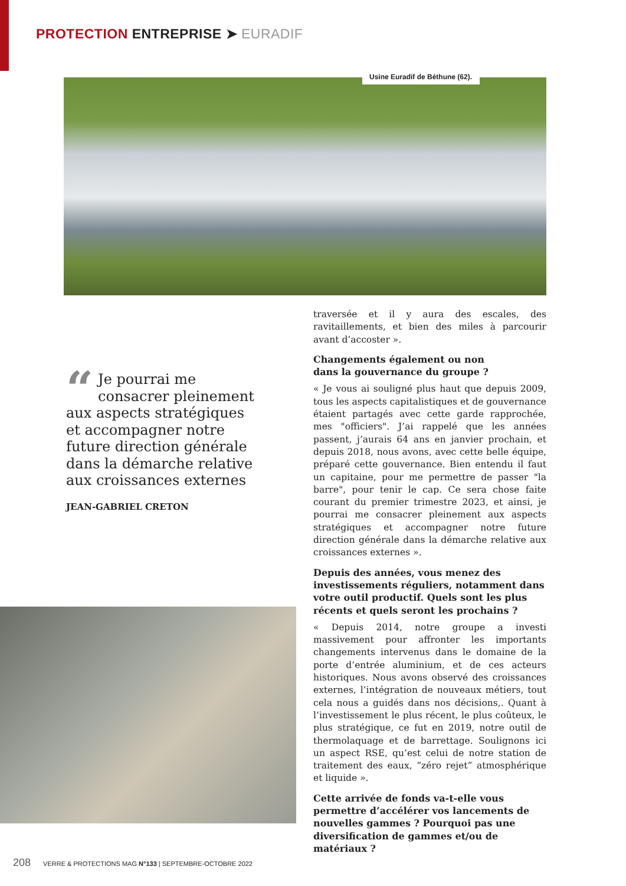PROTECTION ENTREPRISE ➤ EURADIF
Usine Euradif de Béthune (62).
traversée et il y aura des escales, des ravitaillements, et bien des miles à parcourir avant d’accoster ».
Changements également ou non
dans la gouvernance du groupe ?
« Je vous ai souligné plus haut que depuis 2009, tous les aspects capitalistiques et de gouvernance étaient partagés avec cette garde rapprochée, mes "officiers". J’ai rappelé que les années passent, j’aurais 64 ans en janvier prochain, et depuis 2018, nous avons, avec cette belle équipe, préparé cette gouvernance. Bien entendu il faut un capitaine, pour me permettre de passer "la barre", pour tenir le cap. Ce sera chose faite courant du premier trimestre 2023, et ainsi, je pourrai me consacrer pleinement aux aspects stratégiques et accompagner notre future direction générale dans la démarche relative aux croissances externes ».
Depuis des années, vous menez des investissements réguliers, notamment dans votre outil productif. Quels sont les plus récents et quels seront les prochains ?
« Depuis 2014, notre groupe a investi massivement pour affronter les importants changements intervenus dans le domaine de la porte d’entrée aluminium, et de ces acteurs historiques. Nous avons observé des croissances externes, l’intégration de nouveaux métiers, tout cela nous a guidés dans nos décisions,. Quant à l’investissement le plus récent, le plus coûteux, le plus stratégique, ce fut en 2019, notre outil de thermolaquage et de barrettage. Soulignons ici un aspect RSE, qu’est celui de notre station de traitement des eaux, “zéro rejet” atmosphérique et liquide ».
Cette arrivée de fonds va-t-elle vous permettre d’accélérer vos lancements de nouvelles gammes ? Pourquoi pas une diversification de gammes et/ou de matériaux ?
“Je pourrai me consacrer pleinement aux aspects stratégiques et accompagner notre future direction générale dans la démarche relative aux croissances externes
JEAN-GABRIEL CRETON
208 VERRE & PROTECTIONS MAG N°133 | SEPTEMBRE-OCTOBRE 2022